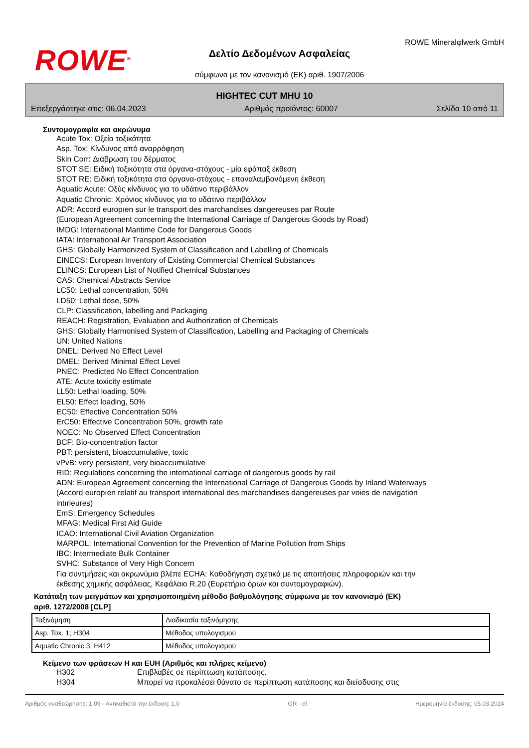ROWE<sup>®</sup>
Δελτίο Δεδομένων Ασφαλείας
σύμφωνα με τον κανονισμό (ΕΚ) αριθ. 1907/2006
ROWE Mineralφlwerk GmbH
HIGHTEC CUT MHU 10
Επεξεργάστηκε στις: 06.04.2023 Αριθμός προϊόντος: 60007 Σελίδα 10 από 11
Συντομογραφία και ακρώνυμα
Acute Tox: Οξεία τοξικότητα
Asp. Tox: Κίνδυνος από αναρρόφηση
Skin Corr: Διάβρωση του δέρματος
STOT SE: Ειδική τοξικότητα στα όργανα-στόχους - μία εφάπαξ έκθεση
STOT RE: Ειδική τοξικότητα στα όργανα-στόχους - επαναλαμβανόμενη έκθεση
Aquatic Acute: Οξύς κίνδυνος για το υδάτινο περιβάλλον
Aquatic Chronic: Χρόνιος κίνδυνος για το υδάτινο περιβάλλον
ADR: Accord europıen sur le transport des marchandises dangereuses par Route
(European Agreement concerning the International Carriage of Dangerous Goods by Road)
IMDG: International Maritime Code for Dangerous Goods
IATA: International Air Transport Association
GHS: Globally Harmonized System of Classification and Labelling of Chemicals
EINECS: European Inventory of Existing Commercial Chemical Substances
ELINCS: European List of Notified Chemical Substances
CAS: Chemical Abstracts Service
LC50: Lethal concentration, 50%
LD50: Lethal dose, 50%
CLP: Classification, labelling and Packaging
REACH: Registration, Evaluation and Authorization of Chemicals
GHS: Globally Harmonised System of Classification, Labelling and Packaging of Chemicals
UN: United Nations
DNEL: Derived No Effect Level
DMEL: Derived Minimal Effect Level
PNEC: Predicted No Effect Concentration
ATE: Acute toxicity estimate
LL50: Lethal loading, 50%
EL50: Effect loading, 50%
EC50: Effective Concentration 50%
ErC50: Effective Concentration 50%, growth rate
NOEC: No Observed Effect Concentration
BCF: Bio-concentration factor
PBT: persistent, bioaccumulative, toxic
vPvB: very persistent, very bioaccumulative
RID: Regulations concerning the international carriage of dangerous goods by rail
ADN: European Agreement concerning the International Carriage of Dangerous Goods by Inland Waterways
(Accord europıen relatif au transport international des marchandises dangereuses par voies de navigation
intırieures)
EmS: Emergency Schedules
MFAG: Medical First Aid Guide
ICAO: International Civil Aviation Organization
MARPOL: International Convention for the Prevention of Marine Pollution from Ships
IBC: Intermediate Bulk Container
SVHC: Substance of Very High Concern
Για συντμήσεις και ακρωνύμια βλέπε ECHA: Καθοδήγηση σχετικά με τις απαιτήσεις πληροφοριών και την
έκθεσης χημικής ασφάλειας, Κεφάλαιο R.20 (Ευρετήριο όρων και συντομογραφιών).
Κατάταξη των μειγμάτων και χρησιμοποιημένη μέθοδο βαθμολόγησης σύμφωνα με τον κανονισμό (ΕΚ)
αριθ. 1272/2008 [CLP]
| Ταξινόμηση | Διαδικασία ταξινόμησης |
| Asp. Tox. 1; H304 | Μέθοδος υπολογισμού |
| Aquatic Chronic 3; H412 | Μέθοδος υπολογισμού |
Κείμενο των φράσεων H και EUH (Αριθμός και πλήρες κείμενο)
H302 Επιβλαβές σε περίπτωση κατάποσης.
H304 Μπορεί να προκαλέσει θάνατο σε περίπτωση κατάποσης και διείσδυσης στις
Αριθμός αναθεώρησης: 1,09 - Αντικαθιστά την έκδοση: 1,0 GR - el Ημερομηνία έκδοσης: 05.03.2024